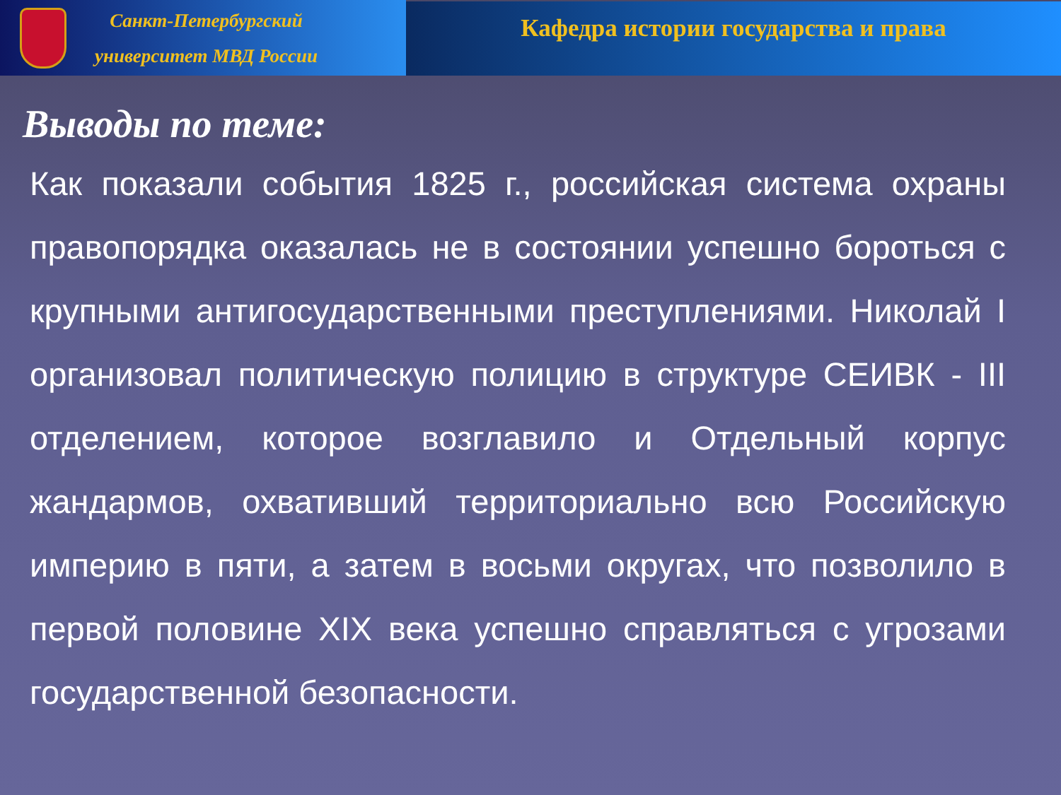Санкт-Петербургский
университет МВД России
Кафедра истории государства и права
Выводы по теме:
Как показали события 1825 г., российская система охраны правопорядка оказалась не в состоянии успешно бороться с крупными антигосударственными преступлениями. Николай I организовал политическую полицию в структуре СЕИВК - III отделением, которое возглавило и Отдельный корпус жандармов, охвативший территориально всю Российскую империю в пяти, а затем в восьми округах, что позволило в первой половине XIX века успешно справляться с угрозами государственной безопасности.